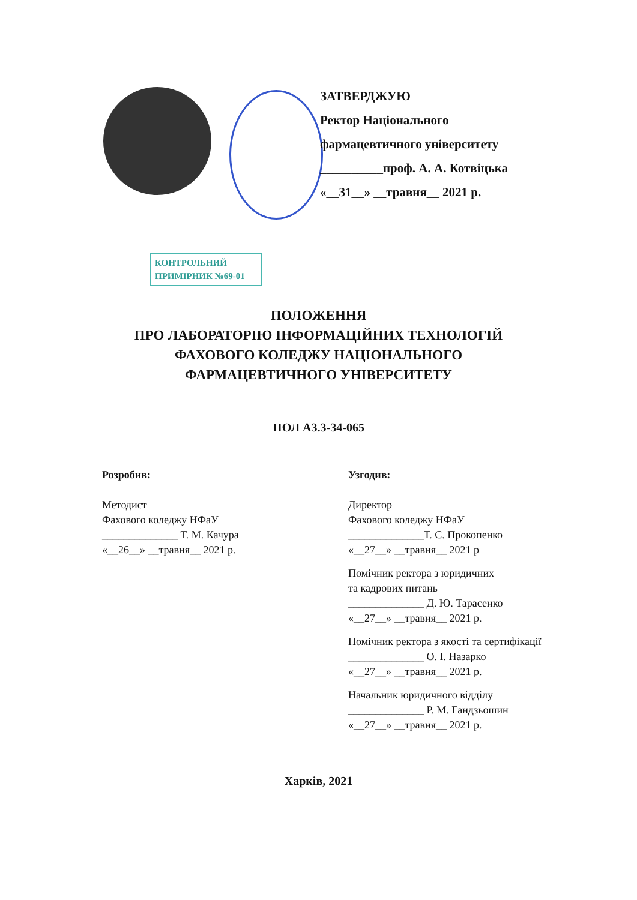ЗАТВЕРДЖУЮ
Ректор Національного
фармацевтичного університету
__________проф. А. А. Котвіцька
«__31__» __травня__ 2021 р.
КОНТРОЛЬНИЙ
ПРИМІРНИК №69-01
ПОЛОЖЕННЯ
ПРО ЛАБОРАТОРІЮ ІНФОРМАЦІЙНИХ ТЕХНОЛОГІЙ
ФАХОВОГО КОЛЕДЖУ НАЦІОНАЛЬНОГО
ФАРМАЦЕВТИЧНОГО УНІВЕРСИТЕТУ
ПОЛ А3.3-34-065
Розробив:
Методист
Фахового коледжу НФаУ
______________ Т. М. Качура
«__26__» __травня__ 2021 р.
Узгодив:
Директор
Фахового коледжу НФаУ
______________Т. С. Прокопенко
«__27__» __травня__ 2021 р
Помічник ректора з юридичних
та кадрових питань
______________ Д. Ю. Тарасенко
«__27__» __травня__ 2021 р.
Помічник ректора з якості та сертифікації
______________ О. І. Назарко
«__27__» __травня__ 2021 р.
Начальник юридичного відділу
______________ Р. М. Гандзьошин
«__27__» __травня__ 2021 р.
Харків, 2021